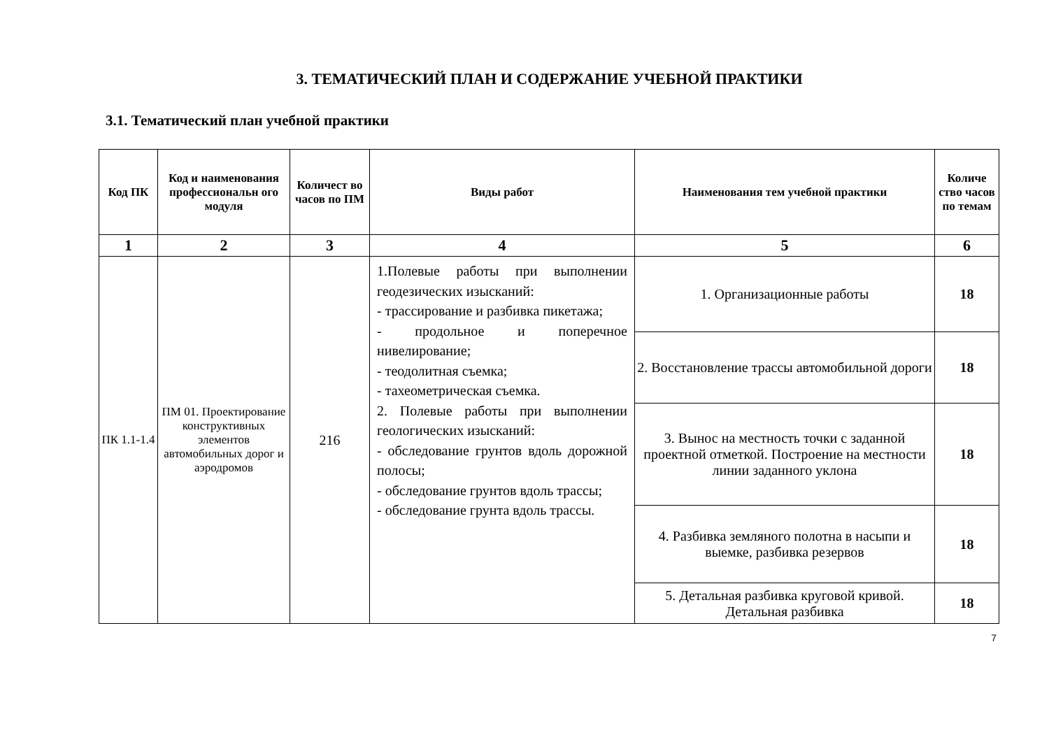3. ТЕМАТИЧЕСКИЙ ПЛАН И СОДЕРЖАНИЕ УЧЕБНОЙ ПРАКТИКИ
3.1. Тематический план учебной практики
| Код ПК | Код и наименования профессиональн ого модуля | Количест во часов по ПМ | Виды работ | Наименования тем учебной практики | Количе ство часов по темам |
| --- | --- | --- | --- | --- | --- |
| 1 | 2 | 3 | 4 | 5 | 6 |
| ПК 1.1-1.4 | ПМ 01. Проектирование конструктивных элементов автомобильных дорог и аэродромов | 216 | 1.Полевые работы при выполнении геодезических изысканий: - трассирование и разбивка пикетажа; - продольное и поперечное нивелирование; - теодолитная съемка; - тахеометрическая съемка. 2. Полевые работы при выполнении геологических изысканий: - обследование грунтов вдоль дорожной полосы; - обследование грунтов вдоль трассы; - обследование грунта вдоль трассы. | 1. Организационные работы | 18 |
| | | | | 2. Восстановление трассы автомобильной дороги | 18 |
| | | | | 3. Вынос на местность точки с заданной проектной отметкой. Построение на местности линии заданного уклона | 18 |
| | | | | 4. Разбивка земляного полотна в насыпи и выемке, разбивка резервов | 18 |
| | | | | 5. Детальная разбивка круговой кривой. Детальная разбивка | 18 |
7